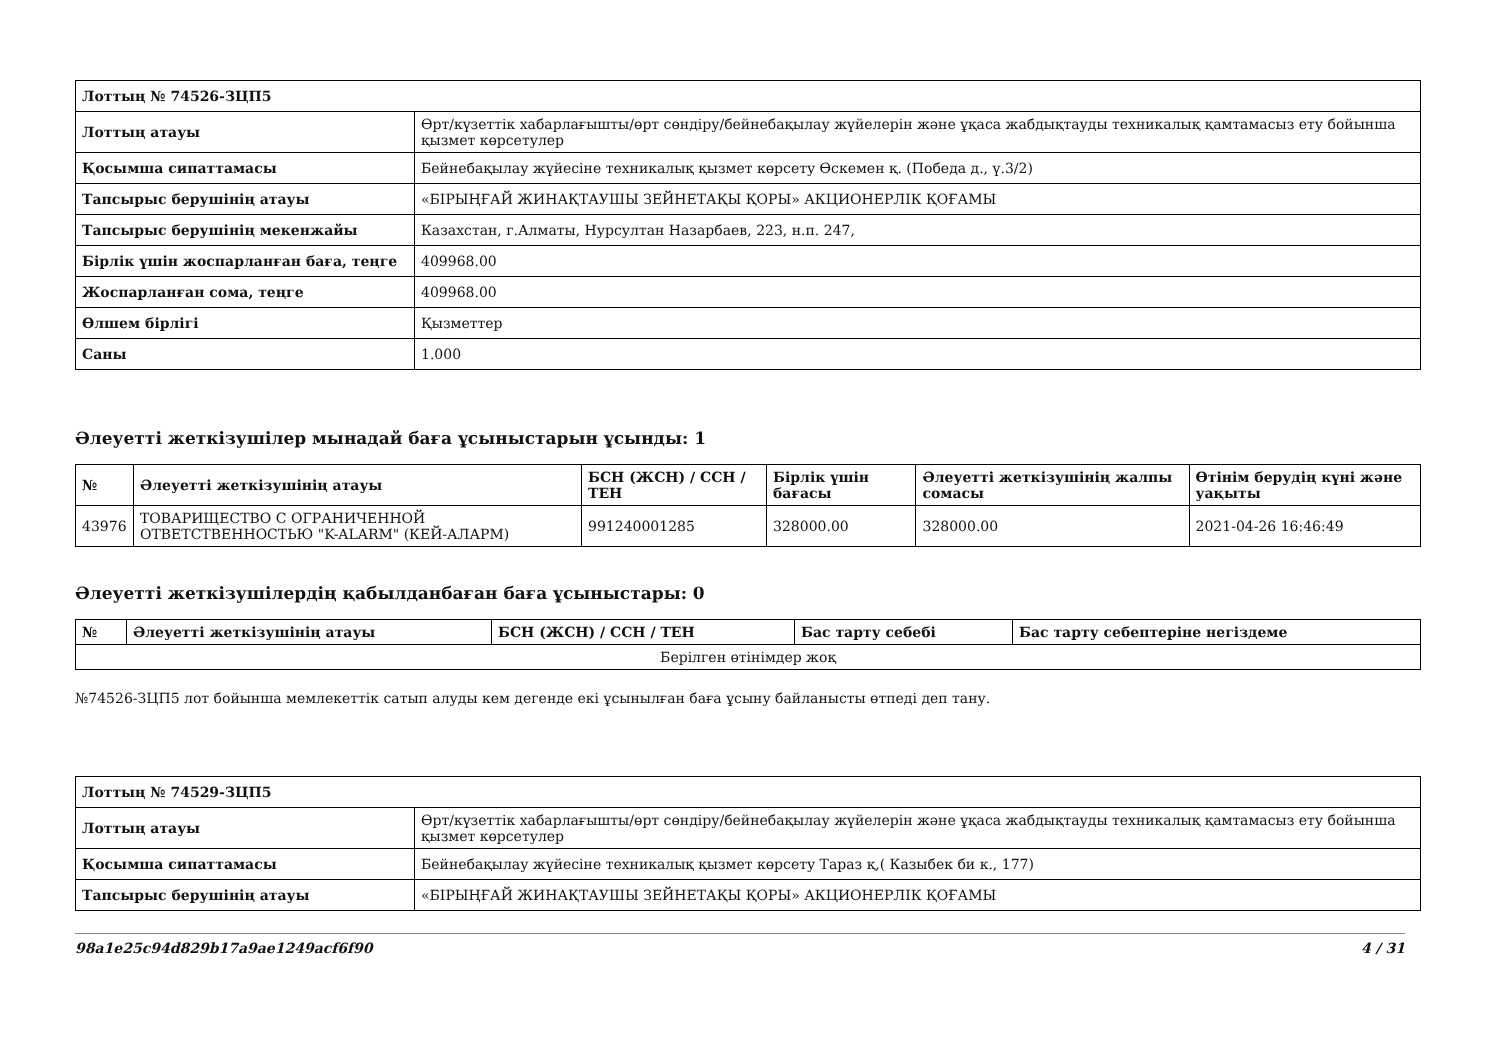| Лоттың № 74526-ЗЦП5 | |
| Лоттың атауы | Өрт/күзеттік хабарлағышты/өрт сөндіру/бейнебақылау жүйелерін және ұқаса жабдықтауды техникалық қамтамасыз ету бойынша қызмет көрсетулер |
| Қосымша сипаттамасы | Бейнебақылау жүйесіне техникалық қызмет көрсету Өскемен қ. (Победа д., ү.3/2) |
| Тапсырыс берушінің атауы | «БІРЫҢҒАЙ ЖИНАҚТАУШЫ ЗЕЙНЕТАҚЫ ҚОРЫ» АКЦИОНЕРЛІК ҚОҒАМЫ |
| Тапсырыс берушінің мекенжайы | Казахстан, г.Алматы, Нурсултан Назарбаев, 223, н.п. 247, |
| Бірлік үшін жоспарланған баға, теңге | 409968.00 |
| Жоспарланған сома, теңге | 409968.00 |
| Өлшем бірлігі | Қызметтер |
| Саны | 1.000 |
Әлеуетті жеткізушілер мынадай баға ұсыныстарын ұсынды: 1
| № | Әлеуетті жеткізушінің атауы | БСН (ЖСН) / ССН / ТЕН | Бірлік үшін бағасы | Әлеуетті жеткізушінің жалпы сомасы | Өтінім берудің күні және уақыты |
| --- | --- | --- | --- | --- | --- |
| 43976 | ТОВАРИЩЕСТВО С ОГРАНИЧЕННОЙ ОТВЕТСТВЕННОСТЬЮ "K-ALARM" (КЕЙ-АЛАРМ) | 991240001285 | 328000.00 | 328000.00 | 2021-04-26 16:46:49 |
Әлеуетті жеткізушілердің қабылданбаған баға ұсыныстары: 0
| № | Әлеуетті жеткізушінің атауы | БСН (ЖСН) / ССН / ТЕН | Бас тарту себебі | Бас тарту себептеріне негіздеме |
| --- | --- | --- | --- | --- |
| Берілген өтінімдер жоқ | | | | |
№74526-ЗЦП5 лот бойынша мемлекеттік сатып алуды кем дегенде екі ұсынылған баға ұсыну байланысты өтпеді деп тану.
| Лоттың № 74529-ЗЦП5 | |
| Лоттың атауы | Өрт/күзеттік хабарлағышты/өрт сөндіру/бейнебақылау жүйелерін және ұқаса жабдықтауды техникалық қамтамасыз ету бойынша қызмет көрсетулер |
| Қосымша сипаттамасы | Бейнебақылау жүйесіне техникалық қызмет көрсету Тараз қ,( Казыбек би к., 177) |
| Тапсырыс берушінің атауы | «БІРЫҢҒАЙ ЖИНАҚТАУШЫ ЗЕЙНЕТАҚЫ ҚОРЫ» АКЦИОНЕРЛІК ҚОҒАМЫ |
98a1e25c94d829b17a9ae1249acf6f90 4 / 31